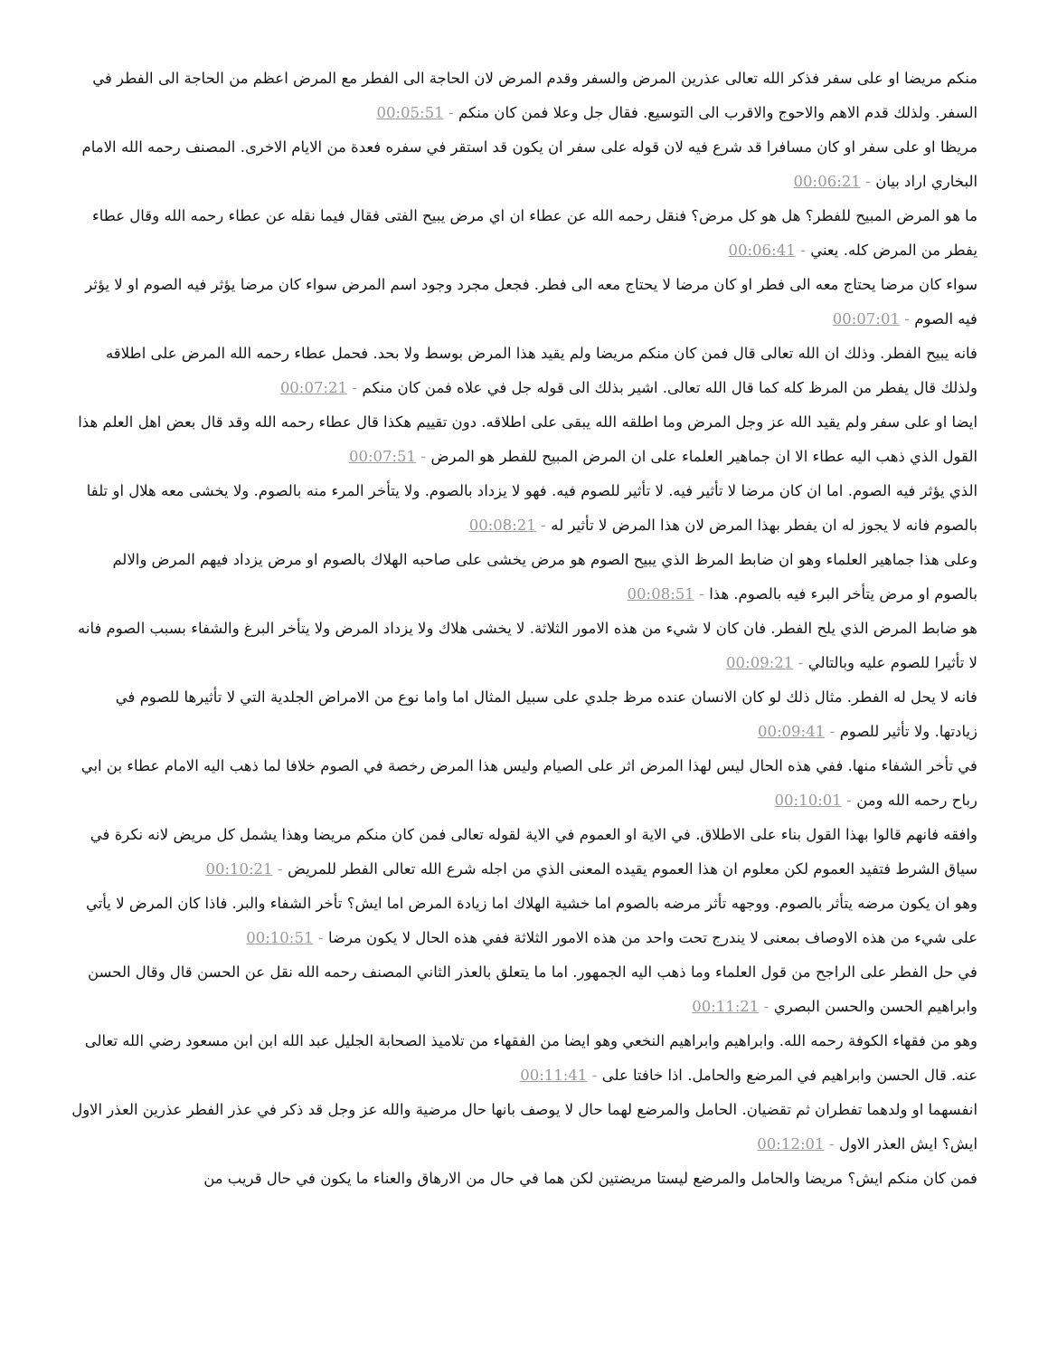منكم مريضا او على سفر فذكر الله تعالى عذرين المرض والسفر وقدم المرض لان الحاجة الى الفطر مع المرض اعظم من الحاجة الى الفطر في السفر. ولذلك قدم الاهم والاحوج والاقرب الى التوسيع. فقال جل وعلا فمن كان منكم - 00:05:51
مريظا او على سفر او كان مسافرا قد شرع فيه لان قوله على سفر ان يكون قد استقر في سفره فعدة من الايام الاخرى. المصنف رحمه الله الامام البخاري اراد بيان - 00:06:21
ما هو المرض المبيح للفطر؟ هل هو كل مرض؟ فنقل رحمه الله عن عطاء ان اي مرض يبيح الفتى فقال فيما نقله عن عطاء رحمه الله وقال عطاء يفطر من المرض كله. يعني - 00:06:41
سواء كان مرضا يحتاج معه الى فطر او كان مرضا لا يحتاج معه الى فطر. فجعل مجرد وجود اسم المرض سواء كان مرضا يؤثر فيه الصوم او لا يؤثر فيه الصوم - 00:07:01
فانه يبيح الفطر. وذلك ان الله تعالى قال فمن كان منكم مريضا ولم يقيد هذا المرض بوسط ولا بحد. فحمل عطاء رحمه الله المرض على اطلاقه ولذلك قال يفطر من المرظ كله كما قال الله تعالى. اشير بذلك الى قوله جل في علاه فمن كان منكم - 00:07:21
ايضا او على سفر ولم يقيد الله عز وجل المرض وما اطلقه الله يبقى على اطلاقه. دون تقييم هكذا قال عطاء رحمه الله وقد قال بعض اهل العلم هذا القول الذي ذهب اليه عطاء الا ان جماهير العلماء على ان المرض المبيح للفطر هو المرض - 00:07:51
الذي يؤثر فيه الصوم. اما ان كان مرضا لا تأثير فيه. لا تأثير للصوم فيه. فهو لا يزداد بالصوم. ولا يتأخر المرء منه بالصوم. ولا يخشى معه هلال او تلفا بالصوم فانه لا يجوز له ان يفطر بهذا المرض لان هذا المرض لا تأثير له - 00:08:21
وعلى هذا جماهير العلماء وهو ان ضابط المرظ الذي يبيح الصوم هو مرض يخشى على صاحبه الهلاك بالصوم او مرض يزداد فيهم المرض والالم بالصوم او مرض يتأخر البرء فيه بالصوم. هذا - 00:08:51
هو ضابط المرض الذي يلح الفطر. فان كان لا شيء من هذه الامور الثلاثة. لا يخشى هلاك ولا يزداد المرض ولا يتأخر البرغ والشفاء بسبب الصوم فانه لا تأثيرا للصوم عليه وبالتالي - 00:09:21
فانه لا يحل له الفطر. مثال ذلك لو كان الانسان عنده مرظ جلدي على سبيل المثال اما واما نوع من الامراض الجلدية التي لا تأثيرها للصوم في زيادتها. ولا تأثير للصوم - 00:09:41
في تأخر الشفاء منها. ففي هذه الحال ليس لهذا المرض اثر على الصيام وليس هذا المرض رخصة في الصوم خلافا لما ذهب اليه الامام عطاء بن ابي رباح رحمه الله ومن - 00:10:01
وافقه فانهم قالوا بهذا القول بناء على الاطلاق. في الاية او العموم في الاية لقوله تعالى فمن كان منكم مريضا وهذا يشمل كل مريض لانه نكرة في سياق الشرط فتفيد العموم لكن معلوم ان هذا العموم يقيده المعنى الذي من اجله شرع الله تعالى الفطر للمريض - 00:10:21
وهو ان يكون مرضه يتأثر بالصوم. ووجهه تأثر مرضه بالصوم اما خشية الهلاك اما زيادة المرض اما ايش؟ تأخر الشفاء والبر. فاذا كان المرض لا يأتي على شيء من هذه الاوصاف بمعنى لا يندرج تحت واحد من هذه الامور الثلاثة ففي هذه الحال لا يكون مرضا - 00:10:51
في حل الفطر على الراجح من قول العلماء وما ذهب اليه الجمهور. اما ما يتعلق بالعذر الثاني المصنف رحمه الله نقل عن الحسن قال وقال الحسن وابراهيم الحسن والحسن البصري - 00:11:21
وهو من فقهاء الكوفة رحمه الله. وابراهيم وابراهيم النخعي وهو ايضا من الفقهاء من تلاميذ الصحابة الجليل عبد الله ابن ابن مسعود رضي الله تعالى عنه. قال الحسن وابراهيم في المرضع والحامل. اذا خافتا على - 00:11:41
انفسهما او ولدهما تفطران ثم تقضيان. الحامل والمرضع لهما حال لا يوصف بانها حال مرضية والله عز وجل قد ذكر في عذر الفطر عذرين العذر الاول ايش؟ ايش العذر الاول - 00:12:01
فمن كان منكم ايش؟ مريضا والحامل والمرضع ليستا مريضتين لكن هما في حال من الارهاق والعناء ما يكون في حال قريب من